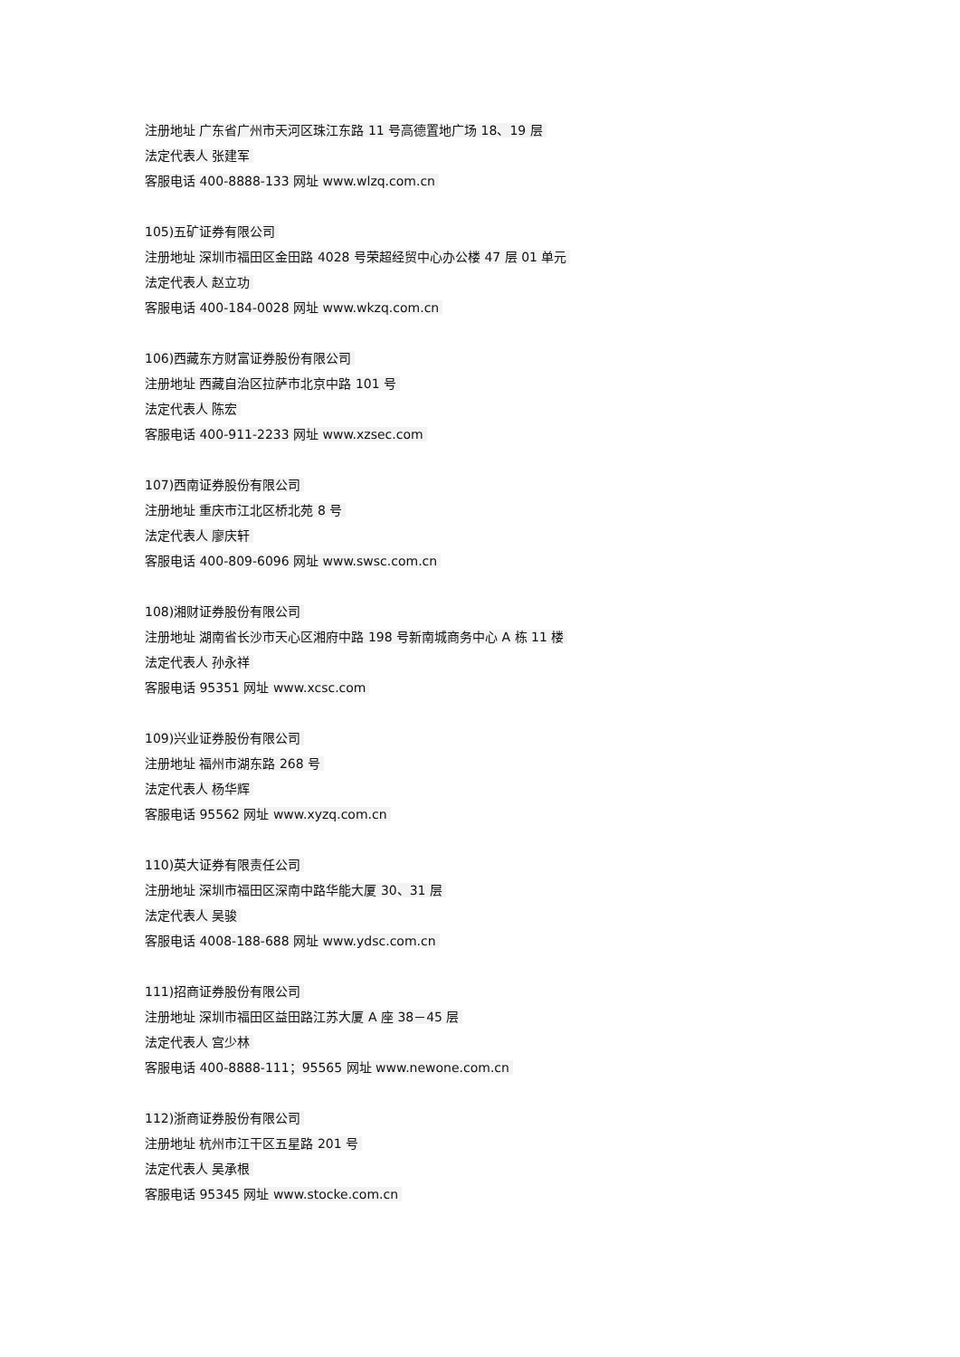注册地址 广东省广州市天河区珠江东路 11 号高德置地广场 18、19 层
法定代表人 张建军
客服电话 400-8888-133 网址 www.wlzq.com.cn
105)五矿证券有限公司
注册地址 深圳市福田区金田路 4028 号荣超经贸中心办公楼 47 层 01 单元
法定代表人 赵立功
客服电话 400-184-0028 网址 www.wkzq.com.cn
106)西藏东方财富证券股份有限公司
注册地址 西藏自治区拉萨市北京中路 101 号
法定代表人 陈宏
客服电话 400-911-2233 网址 www.xzsec.com
107)西南证券股份有限公司
注册地址 重庆市江北区桥北苑 8 号
法定代表人 廖庆轩
客服电话 400-809-6096 网址 www.swsc.com.cn
108)湘财证券股份有限公司
注册地址 湖南省长沙市天心区湘府中路 198 号新南城商务中心 A 栋 11 楼
法定代表人 孙永祥
客服电话 95351 网址 www.xcsc.com
109)兴业证券股份有限公司
注册地址 福州市湖东路 268 号
法定代表人 杨华辉
客服电话 95562 网址 www.xyzq.com.cn
110)英大证券有限责任公司
注册地址 深圳市福田区深南中路华能大厦 30、31 层
法定代表人 吴骏
客服电话 4008-188-688 网址 www.ydsc.com.cn
111)招商证券股份有限公司
注册地址 深圳市福田区益田路江苏大厦 A 座 38－45 层
法定代表人 宫少林
客服电话 400-8888-111；95565 网址 www.newone.com.cn
112)浙商证券股份有限公司
注册地址 杭州市江干区五星路 201 号
法定代表人 吴承根
客服电话 95345 网址 www.stocke.com.cn